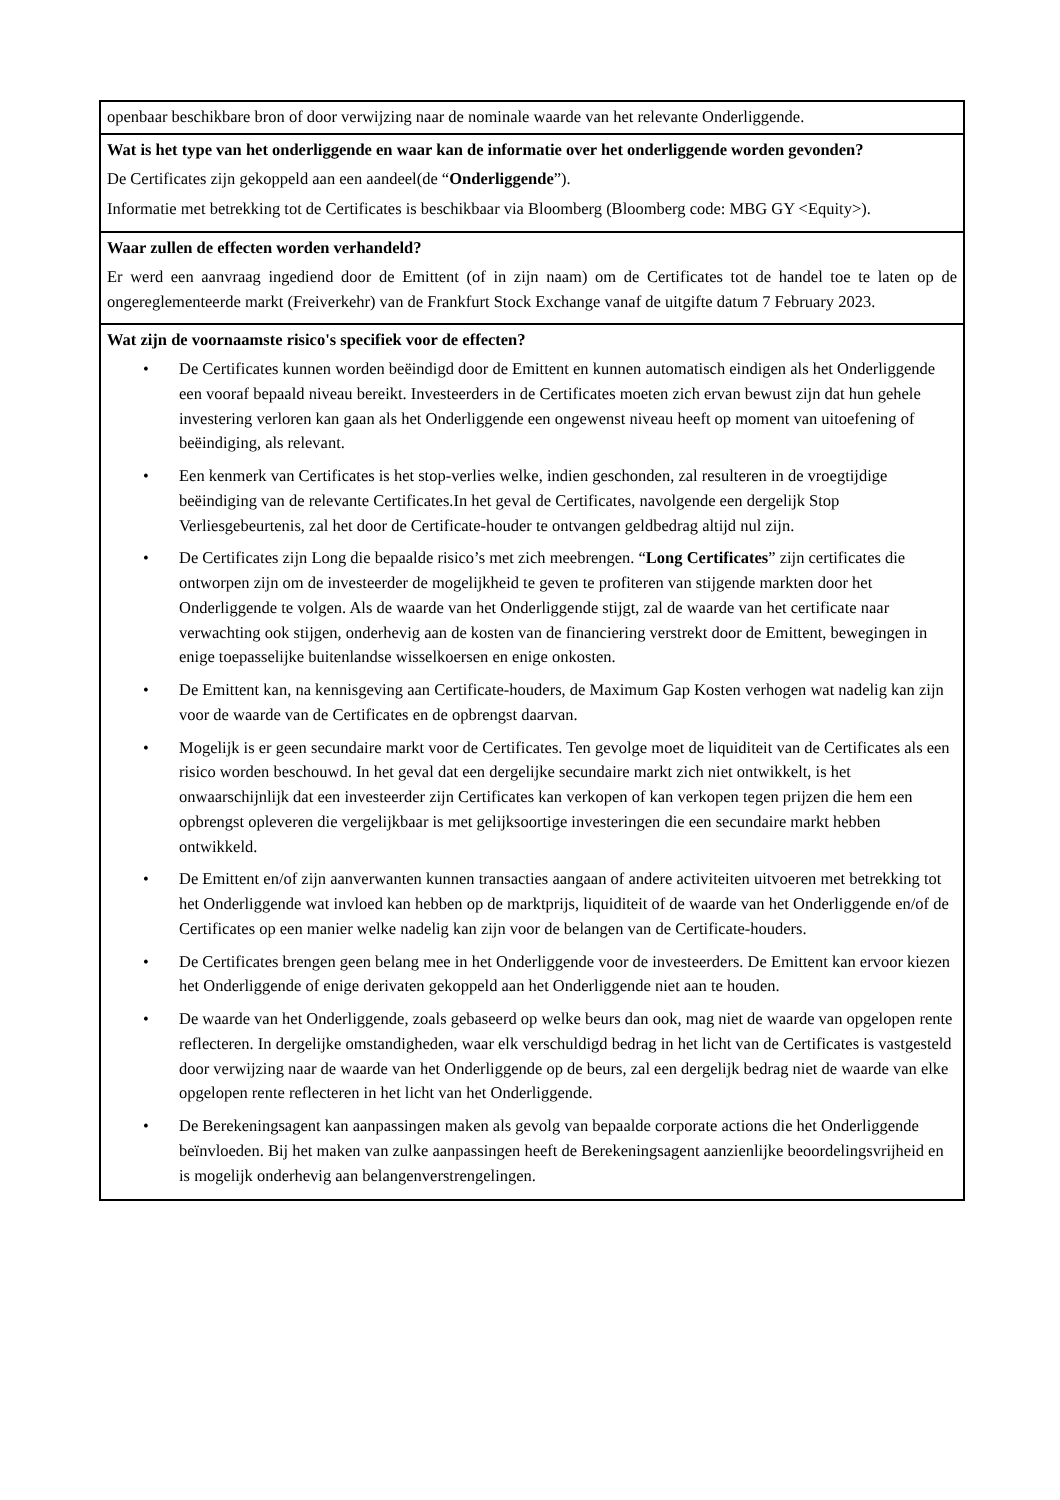| openbaar beschikbare bron of door verwijzing naar de nominale waarde van het relevante Onderliggende. |
| Wat is het type van het onderliggende en waar kan de informatie over het onderliggende worden gevonden? De Certificates zijn gekoppeld aan een aandeel(de “ Onderliggende ”). Informatie met betrekking tot de Certificates is beschikbaar via Bloomberg (Bloomberg code: MBG GY <Equity>). |
| Waar zullen de effecten worden verhandeld? Er werd een aanvraag ingediend door de Emittent (of in zijn naam) om de Certificates tot de handel toe te laten op de ongereglementeerde markt (Freiverkehr) van de Frankfurt Stock Exchange vanaf de uitgifte datum 7 February 2023. |
| Wat zijn de voornaamste risico's specifiek voor de effecten? • De Certificates kunnen worden beëindigd door de Emittent en kunnen automatisch eindigen als het Onderliggende een vooraf bepaald niveau bereikt. Investeerders in de Certificates moeten zich ervan bewust zijn dat hun gehele investering verloren kan gaan als het Onderliggende een ongewenst niveau heeft op moment van uitoefening of beëindiging, als relevant. • Een kenmerk van Certificates is het stop-verlies welke, indien geschonden, zal resulteren in de vroegtijdige beëindiging van de relevante Certificates.In het geval de Certificates, navolgende een dergelijk Stop Verliesgebeurtenis, zal het door de Certificate-houder te ontvangen geldbedrag altijd nul zijn. • De Certificates zijn Long die bepaalde risico’s met zich meebrengen. “ Long Certificates ” zijn certificates die ontworpen zijn om de investeerder de mogelijkheid te geven te profiteren van stijgende markten door het Onderliggende te volgen. Als de waarde van het Onderliggende stijgt, zal de waarde van het certificate naar verwachting ook stijgen, onderhevig aan de kosten van de financiering verstrekt door de Emittent, bewegingen in enige toepasselijke buitenlandse wisselkoersen en enige onkosten. • De Emittent kan, na kennisgeving aan Certificate-houders, de Maximum Gap Kosten verhogen wat nadelig kan zijn voor de waarde van de Certificates en de opbrengst daarvan. • Mogelijk is er geen secundaire markt voor de Certificates. Ten gevolge moet de liquiditeit van de Certificates als een risico worden beschouwd. In het geval dat een dergelijke secundaire markt zich niet ontwikkelt, is het onwaarschijnlijk dat een investeerder zijn Certificates kan verkopen of kan verkopen tegen prijzen die hem een opbrengst opleveren die vergelijkbaar is met gelijksoortige investeringen die een secundaire markt hebben ontwikkeld. • De Emittent en/of zijn aanverwanten kunnen transacties aangaan of andere activiteiten uitvoeren met betrekking tot het Onderliggende wat invloed kan hebben op de marktprijs, liquiditeit of de waarde van het Onderliggende en/of de Certificates op een manier welke nadelig kan zijn voor de belangen van de Certificate-houders. • De Certificates brengen geen belang mee in het Onderliggende voor de investeerders. De Emittent kan ervoor kiezen het Onderliggende of enige derivaten gekoppeld aan het Onderliggende niet aan te houden. • De waarde van het Onderliggende, zoals gebaseerd op welke beurs dan ook, mag niet de waarde van opgelopen rente reflecteren. In dergelijke omstandigheden, waar elk verschuldigd bedrag in het licht van de Certificates is vastgesteld door verwijzing naar de waarde van het Onderliggende op de beurs, zal een dergelijk bedrag niet de waarde van elke opgelopen rente reflecteren in het licht van het Onderliggende. • De Berekeningsagent kan aanpassingen maken als gevolg van bepaalde corporate actions die het Onderliggende beïnvloeden. Bij het maken van zulke aanpassingen heeft de Berekeningsagent aanzienlijke beoordelingsvrijheid en is mogelijk onderhevig aan belangenverstrengelingen. |